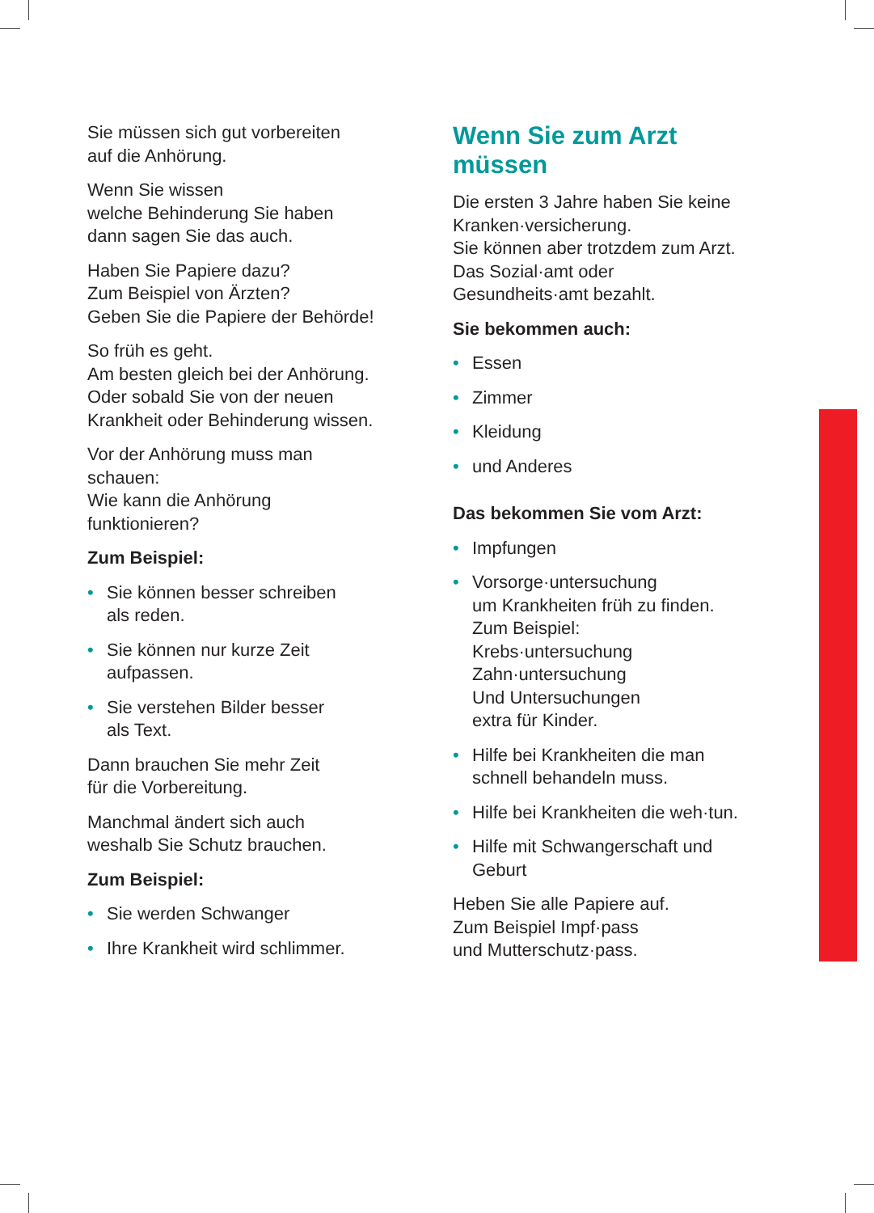Sie müssen sich gut vorbereiten
auf die Anhörung.
Wenn Sie wissen
welche Behinderung Sie haben
dann sagen Sie das auch.
Haben Sie Papiere dazu?
Zum Beispiel von Ärzten?
Geben Sie die Papiere der Behörde!
So früh es geht.
Am besten gleich bei der Anhörung.
Oder sobald Sie von der neuen
Krankheit oder Behinderung wissen.
Vor der Anhörung muss man
schauen:
Wie kann die Anhörung
funktionieren?
Zum Beispiel:
• Sie können besser schreiben
als reden.
• Sie können nur kurze Zeit
aufpassen.
• Sie verstehen Bilder besser
als Text.
Dann brauchen Sie mehr Zeit
für die Vorbereitung.
Manchmal ändert sich auch
weshalb Sie Schutz brauchen.
Zum Beispiel:
• Sie werden Schwanger
• Ihre Krankheit wird schlimmer.
Wenn Sie zum Arzt
müssen
Die ersten 3 Jahre haben Sie keine
Kranken·versicherung.
Sie können aber trotzdem zum Arzt.
Das Sozial·amt oder
Gesundheits·amt bezahlt.
Sie bekommen auch:
• Essen
• Zimmer
• Kleidung
• und Anderes
Das bekommen Sie vom Arzt:
• Impfungen
• Vorsorge·untersuchung
um Krankheiten früh zu finden.
Zum Beispiel:
Krebs·untersuchung
Zahn·untersuchung
Und Untersuchungen
extra für Kinder.
• Hilfe bei Krankheiten die man
schnell behandeln muss.
• Hilfe bei Krankheiten die weh·tun.
• Hilfe mit Schwangerschaft und
Geburt
Heben Sie alle Papiere auf.
Zum Beispiel Impf·pass
und Mutterschutz·pass.